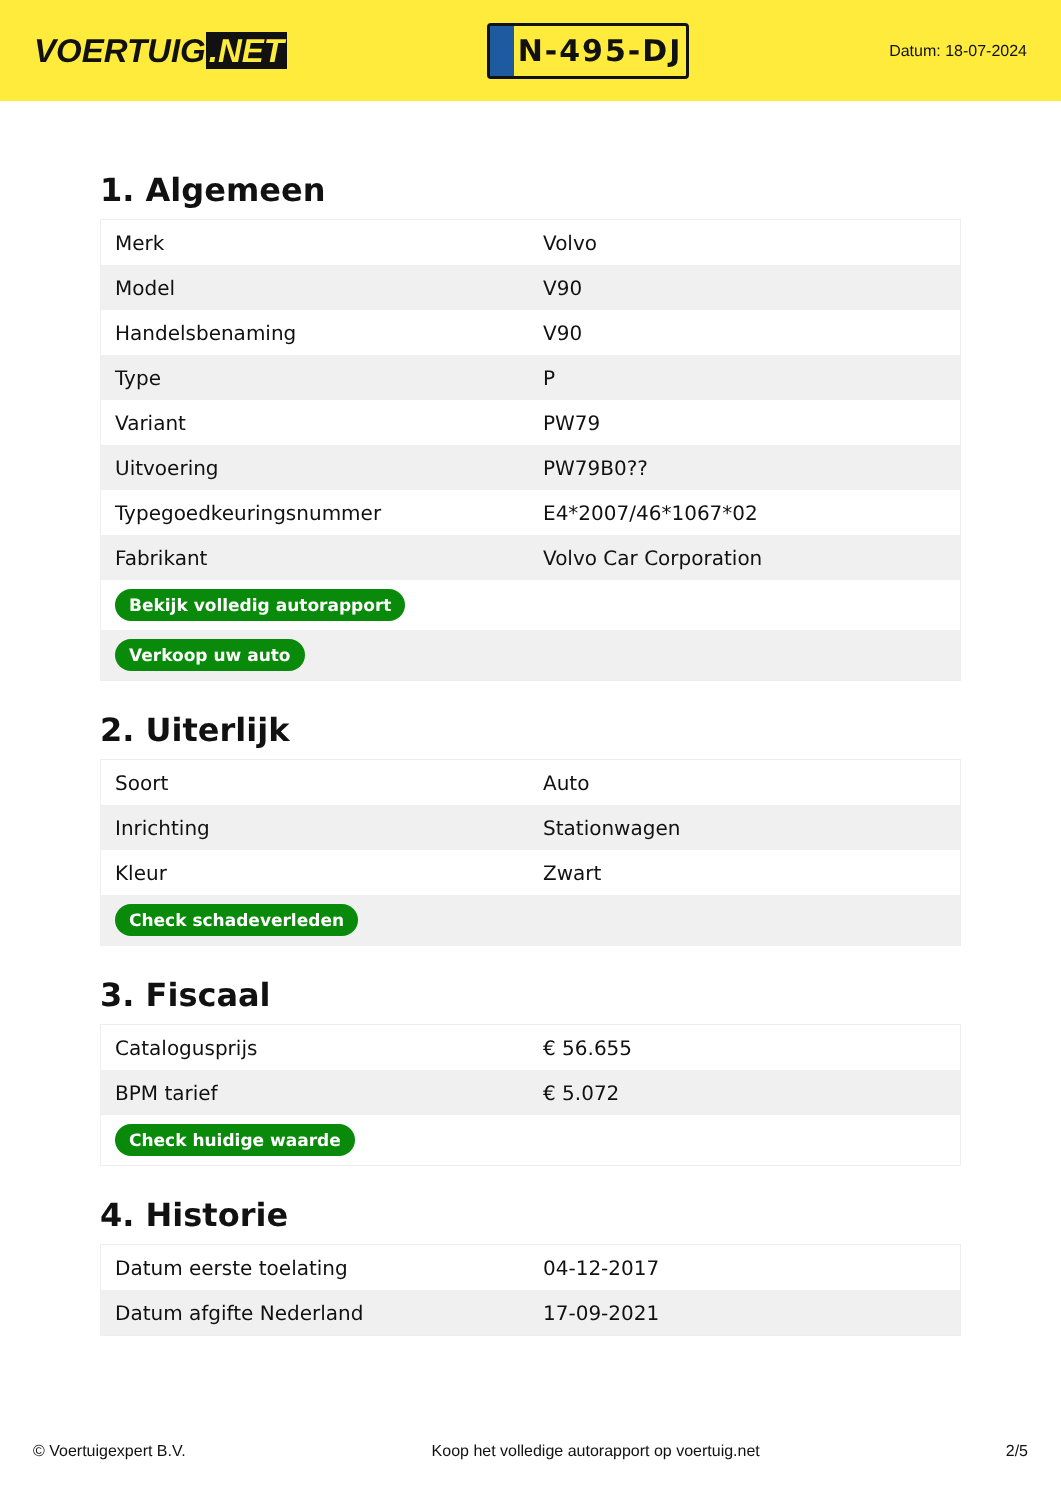VOERTUIG.NET
N-495-DJ
Datum: 18-07-2024
1. Algemeen
| Merk | Volvo |
| Model | V90 |
| Handelsbenaming | V90 |
| Type | P |
| Variant | PW79 |
| Uitvoering | PW79B0?? |
| Typegoedkeuringsnummer | E4*2007/46*1067*02 |
| Fabrikant | Volvo Car Corporation |
| Bekijk volledig autorapport | |
| Verkoop uw auto | |
2. Uiterlijk
| Soort | Auto |
| Inrichting | Stationwagen |
| Kleur | Zwart |
| Check schadeverleden | |
3. Fiscaal
| Catalogusprijs | € 56.655 |
| BPM tarief | € 5.072 |
| Check huidige waarde | |
4. Historie
| Datum eerste toelating | 04-12-2017 |
| Datum afgifte Nederland | 17-09-2021 |
© Voertuigexpert B.V. Koop het volledige autorapport op voertuig.net 2/5